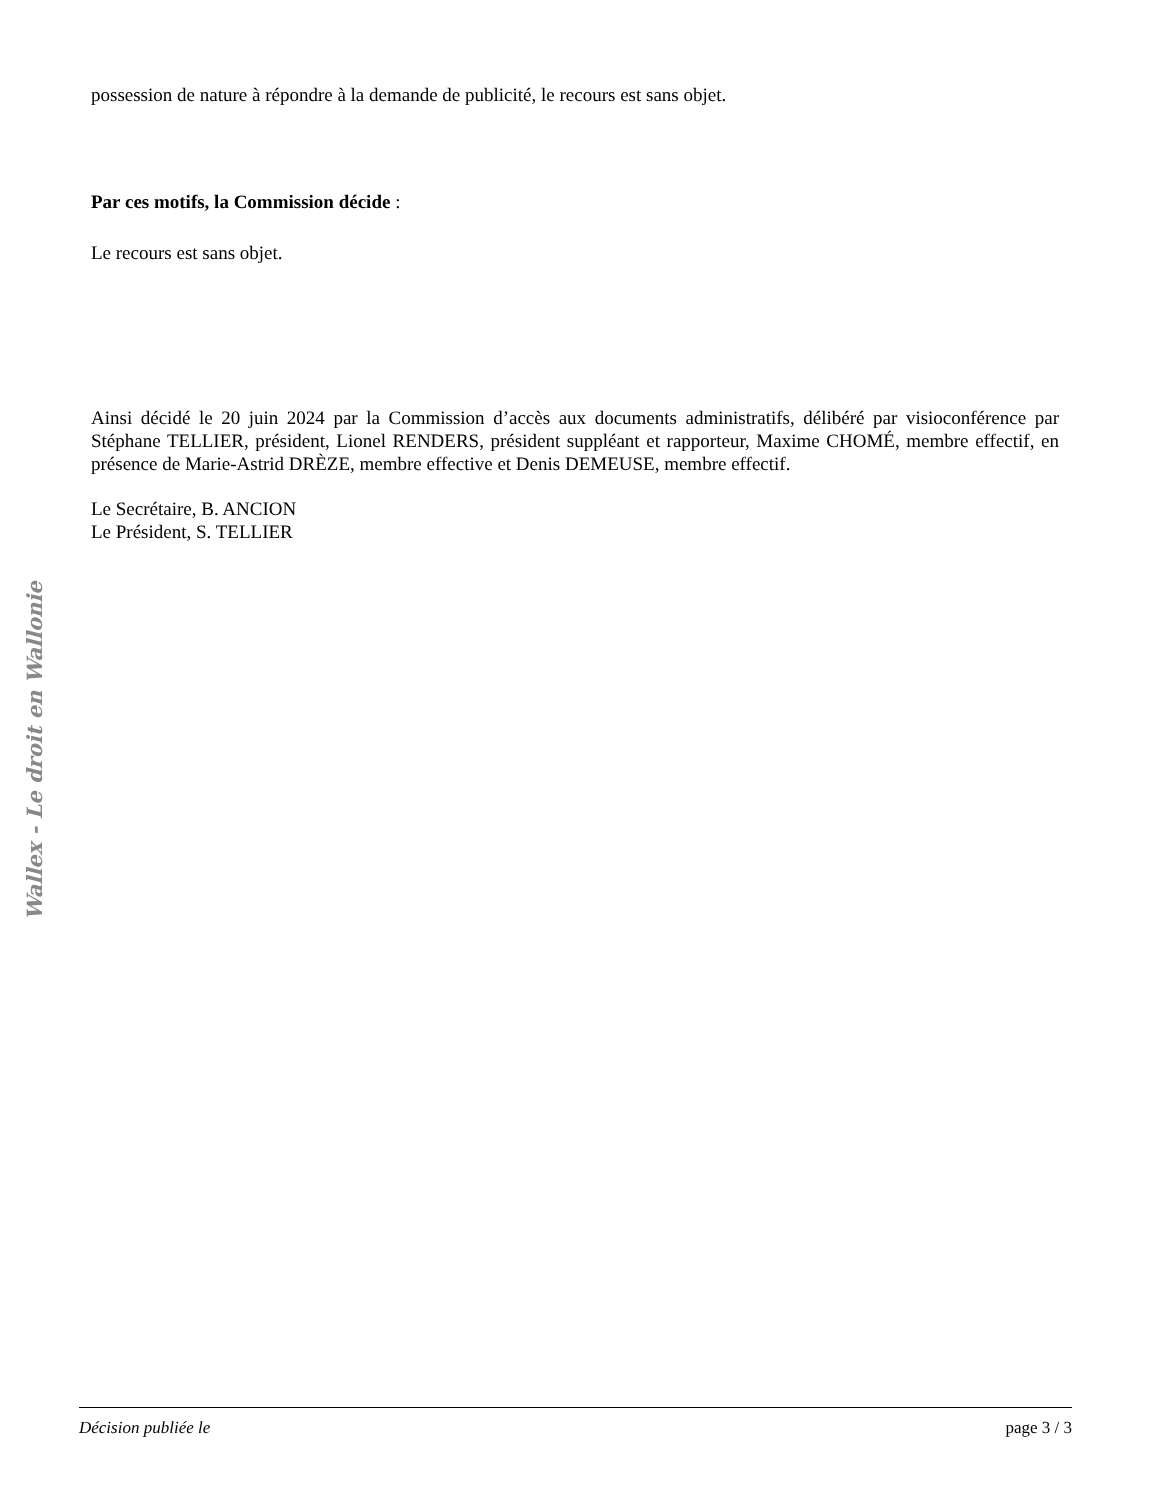possession de nature à répondre à la demande de publicité, le recours est sans objet.
Par ces motifs, la Commission décide :
Le recours est sans objet.
Ainsi décidé le 20 juin 2024 par la Commission d’accès aux documents administratifs, délibéré par visioconférence par Stéphane TELLIER, président, Lionel RENDERS, président suppléant et rapporteur, Maxime CHOMÉ, membre effectif, en présence de Marie-Astrid DRÈZE, membre effective et Denis DEMEUSE, membre effectif.
Le Secrétaire, B. ANCION
Le Président, S. TELLIER
Wallex - Le droit en Wallonie
Décision publiée le page 3 / 3